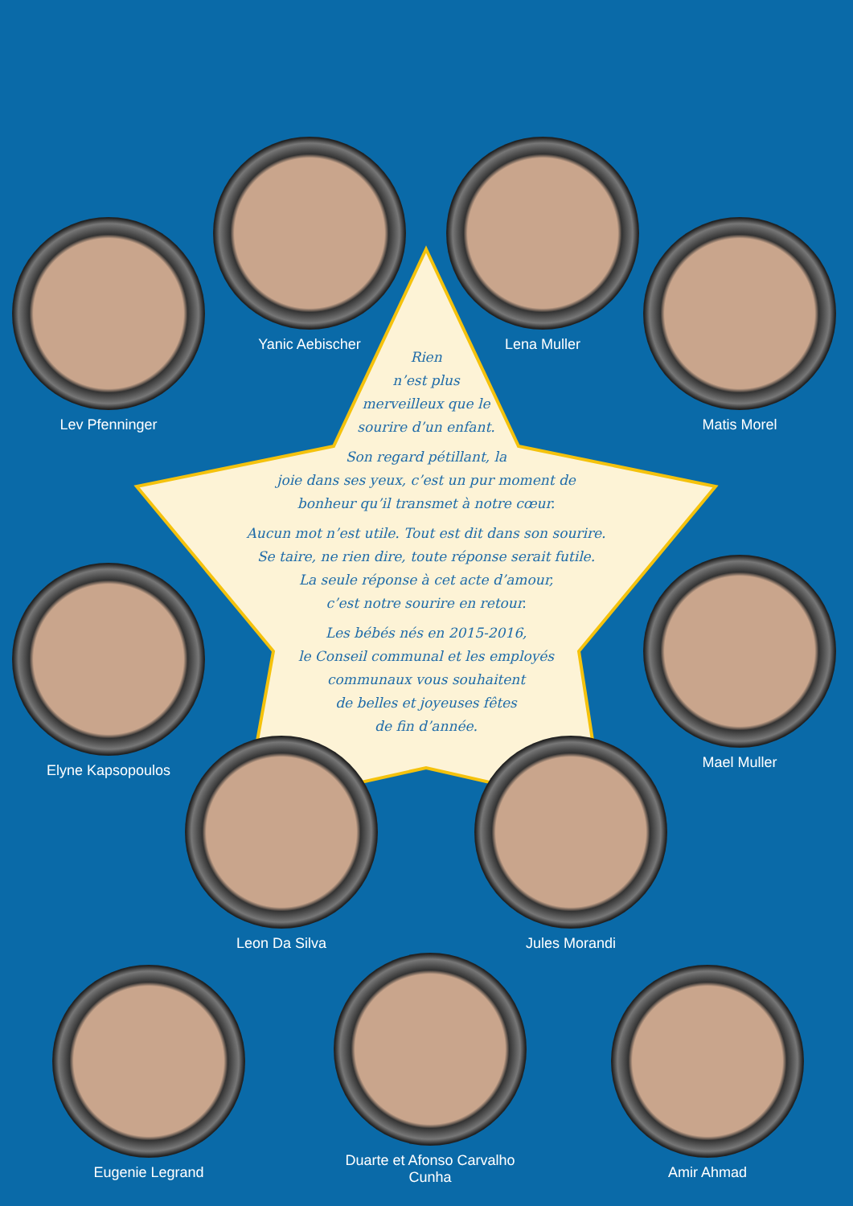Rien
n’est plus
merveilleux que le
sourire d’un enfant.
Son regard pétillant, la
joie dans ses yeux, c’est un pur moment de
bonheur qu’il transmet à notre cœur.
Aucun mot n’est utile. Tout est dit dans son sourire.
Se taire, ne rien dire, toute réponse serait futile.
La seule réponse à cet acte d’amour,
c’est notre sourire en retour.
Les bébés nés en 2015-2016,
le Conseil communal et les employés
communaux vous souhaitent
de belles et joyeuses fêtes
de fin d’année.
Lev Pfenninger
Yanic Aebischer Lena Muller
Matis Morel
Elyne Kapsopoulos
Mael Muller
Leon Da Silva Jules Morandi
Eugenie Legrand
Duarte et Afonso Carvalho Cunha
Amir Ahmad